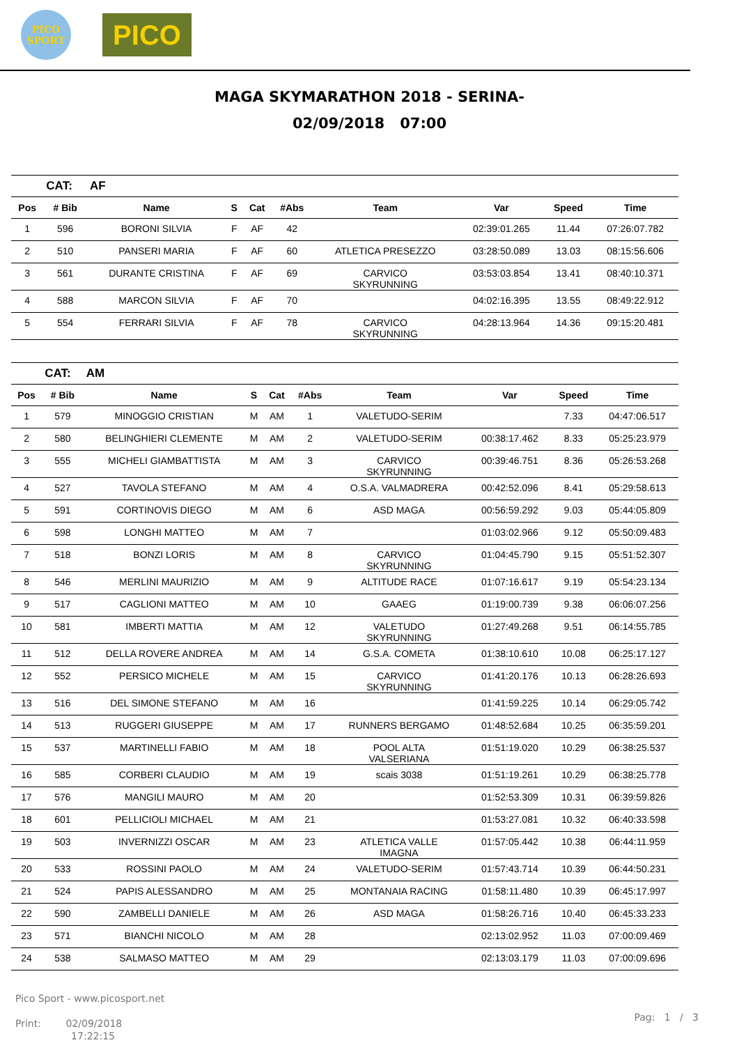PICO
SPORT
PICO
MAGA SKYMARATHON 2018 - SERINA-
02/09/2018 07:00
| | CAT: | AF | | | | | | | |
| Pos | # Bib | Name | S | Cat | #Abs | Team | Var | Speed | Time |
| 1 | 596 | BORONI SILVIA | F | AF | 42 | | 02:39:01.265 | 11.44 | 07:26:07.782 |
| 2 | 510 | PANSERI MARIA | F | AF | 60 | ATLETICA PRESEZZO | 03:28:50.089 | 13.03 | 08:15:56.606 |
| 3 | 561 | DURANTE CRISTINA | F | AF | 69 | CARVICO SKYRUNNING | 03:53:03.854 | 13.41 | 08:40:10.371 |
| 4 | 588 | MARCON SILVIA | F | AF | 70 | | 04:02:16.395 | 13.55 | 08:49:22.912 |
| 5 | 554 | FERRARI SILVIA | F | AF | 78 | CARVICO SKYRUNNING | 04:28:13.964 | 14.36 | 09:15:20.481 |
| | CAT: | AM | | | | | | | |
| Pos | # Bib | Name | S | Cat | #Abs | Team | Var | Speed | Time |
| 1 | 579 | MINOGGIO CRISTIAN | M | AM | 1 | VALETUDO-SERIM | | 7.33 | 04:47:06.517 |
| 2 | 580 | BELINGHIERI CLEMENTE | M | AM | 2 | VALETUDO-SERIM | 00:38:17.462 | 8.33 | 05:25:23.979 |
| 3 | 555 | MICHELI GIAMBATTISTA | M | AM | 3 | CARVICO SKYRUNNING | 00:39:46.751 | 8.36 | 05:26:53.268 |
| 4 | 527 | TAVOLA STEFANO | M | AM | 4 | O.S.A. VALMADRERA | 00:42:52.096 | 8.41 | 05:29:58.613 |
| 5 | 591 | CORTINOVIS DIEGO | M | AM | 6 | ASD MAGA | 00:56:59.292 | 9.03 | 05:44:05.809 |
| 6 | 598 | LONGHI MATTEO | M | AM | 7 | | 01:03:02.966 | 9.12 | 05:50:09.483 |
| 7 | 518 | BONZI LORIS | M | AM | 8 | CARVICO SKYRUNNING | 01:04:45.790 | 9.15 | 05:51:52.307 |
| 8 | 546 | MERLINI MAURIZIO | M | AM | 9 | ALTITUDE RACE | 01:07:16.617 | 9.19 | 05:54:23.134 |
| 9 | 517 | CAGLIONI MATTEO | M | AM | 10 | GAAEG | 01:19:00.739 | 9.38 | 06:06:07.256 |
| 10 | 581 | IMBERTI MATTIA | M | AM | 12 | VALETUDO SKYRUNNING | 01:27:49.268 | 9.51 | 06:14:55.785 |
| 11 | 512 | DELLA ROVERE ANDREA | M | AM | 14 | G.S.A. COMETA | 01:38:10.610 | 10.08 | 06:25:17.127 |
| 12 | 552 | PERSICO MICHELE | M | AM | 15 | CARVICO SKYRUNNING | 01:41:20.176 | 10.13 | 06:28:26.693 |
| 13 | 516 | DEL SIMONE STEFANO | M | AM | 16 | | 01:41:59.225 | 10.14 | 06:29:05.742 |
| 14 | 513 | RUGGERI GIUSEPPE | M | AM | 17 | RUNNERS BERGAMO | 01:48:52.684 | 10.25 | 06:35:59.201 |
| 15 | 537 | MARTINELLI FABIO | M | AM | 18 | POOL ALTA VALSERIANA | 01:51:19.020 | 10.29 | 06:38:25.537 |
| 16 | 585 | CORBERI CLAUDIO | M | AM | 19 | scais 3038 | 01:51:19.261 | 10.29 | 06:38:25.778 |
| 17 | 576 | MANGILI MAURO | M | AM | 20 | | 01:52:53.309 | 10.31 | 06:39:59.826 |
| 18 | 601 | PELLICIOLI MICHAEL | M | AM | 21 | | 01:53:27.081 | 10.32 | 06:40:33.598 |
| 19 | 503 | INVERNIZZI OSCAR | M | AM | 23 | ATLETICA VALLE IMAGNA | 01:57:05.442 | 10.38 | 06:44:11.959 |
| 20 | 533 | ROSSINI PAOLO | M | AM | 24 | VALETUDO-SERIM | 01:57:43.714 | 10.39 | 06:44:50.231 |
| 21 | 524 | PAPIS ALESSANDRO | M | AM | 25 | MONTANAIA RACING | 01:58:11.480 | 10.39 | 06:45:17.997 |
| 22 | 590 | ZAMBELLI DANIELE | M | AM | 26 | ASD MAGA | 01:58:26.716 | 10.40 | 06:45:33.233 |
| 23 | 571 | BIANCHI NICOLO | M | AM | 28 | | 02:13:02.952 | 11.03 | 07:00:09.469 |
| 24 | 538 | SALMASO MATTEO | M | AM | 29 | | 02:13:03.179 | 11.03 | 07:00:09.696 |
Pico Sport - www.picosport.net
Print: 02/09/2018
17:22:15
Pag: 1 / 3